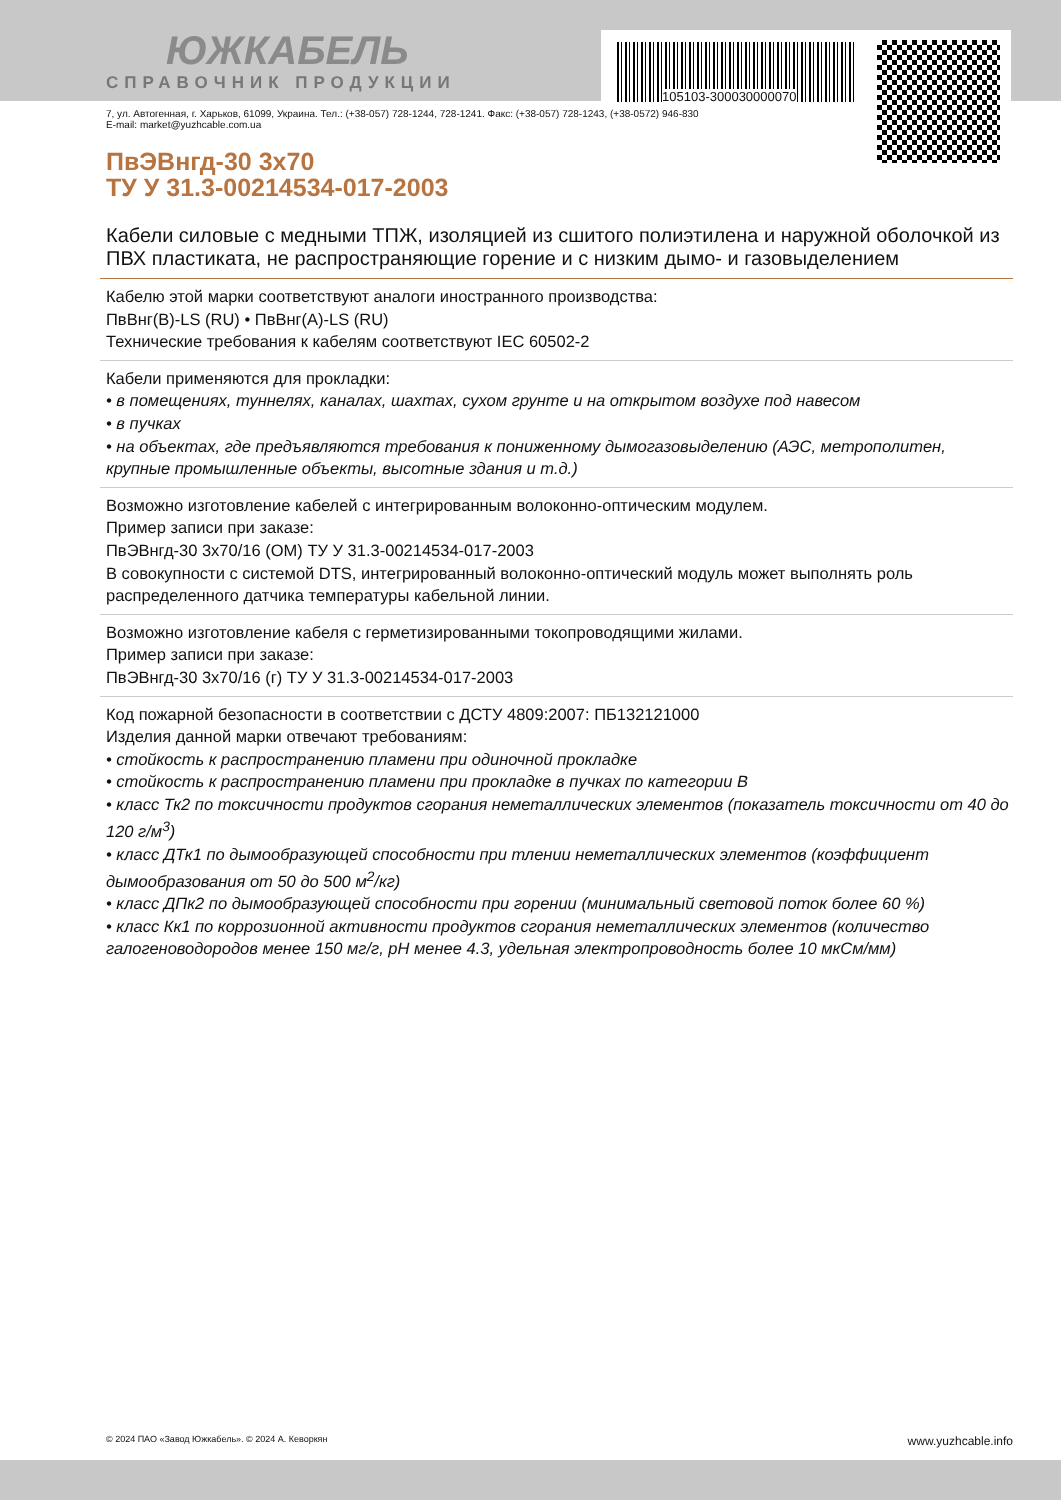105103-300030000070
ЮЖКАБЕЛЬ
СПРАВОЧНИК ПРОДУКЦИИ
7, ул. Автогенная, г. Харьков, 61099, Украина. Тел.: (+38-057) 728-1244, 728-1241. Факс: (+38-057) 728-1243, (+38-0572) 946-830
E-mail: market@yuzhcable.com.ua
ПвЭВнгд-30 3х70
ТУ У 31.3-00214534-017-2003
Кабели силовые с медными ТПЖ, изоляцией из сшитого полиэтилена и наружной оболочкой из ПВХ пластиката, не распространяющие горение и с низким дымо- и газовыделением
Кабелю этой марки соответствуют аналоги иностранного производства:
ПвВнг(B)-LS (RU) • ПвВнг(A)-LS (RU)
Технические требования к кабелям соответствуют IEC 60502-2
Кабели применяются для прокладки:
• в помещениях, туннелях, каналах, шахтах, сухом грунте и на открытом воздухе под навесом
• в пучках
• на объектах, где предъявляются требования к пониженному дымогазовыделению (АЭС, метрополитен, крупные промышленные объекты, высотные здания и т.д.)
Возможно изготовление кабелей с интегрированным волоконно-оптическим модулем.
Пример записи при заказе:
ПвЭВнгд-30 3х70/16 (ОМ) ТУ У 31.3-00214534-017-2003
В совокупности с системой DTS, интегрированный волоконно-оптический модуль может выполнять роль распределенного датчика температуры кабельной линии.
Возможно изготовление кабеля с герметизированными токопроводящими жилами.
Пример записи при заказе:
ПвЭВнгд-30 3х70/16 (г) ТУ У 31.3-00214534-017-2003
Код пожарной безопасности в соответствии с ДСТУ 4809:2007: ПБ132121000
Изделия данной марки отвечают требованиям:
• стойкость к распространению пламени при одиночной прокладке
• стойкость к распространению пламени при прокладке в пучках по категории B
• класс Тк2 по токсичности продуктов сгорания неметаллических элементов (показатель токсичности от 40 до 120 г/м<sup>3</sup>)
• класс ДТк1 по дымообразующей способности при тлении неметаллических элементов (коэффициент дымообразования от 50 до 500 м<sup>2</sup>/кг)
• класс ДПк2 по дымообразующей способности при горении (минимальный световой поток более 60 %)
• класс Кк1 по коррозионной активности продуктов сгорания неметаллических элементов (количество галогеноводородов менее 150 мг/г, pH менее 4.3, удельная электропроводность более 10 мкСм/мм)
© 2024 ПАО «Завод Южкабель». © 2024 А. Кеворкян www.yuzhcable.info